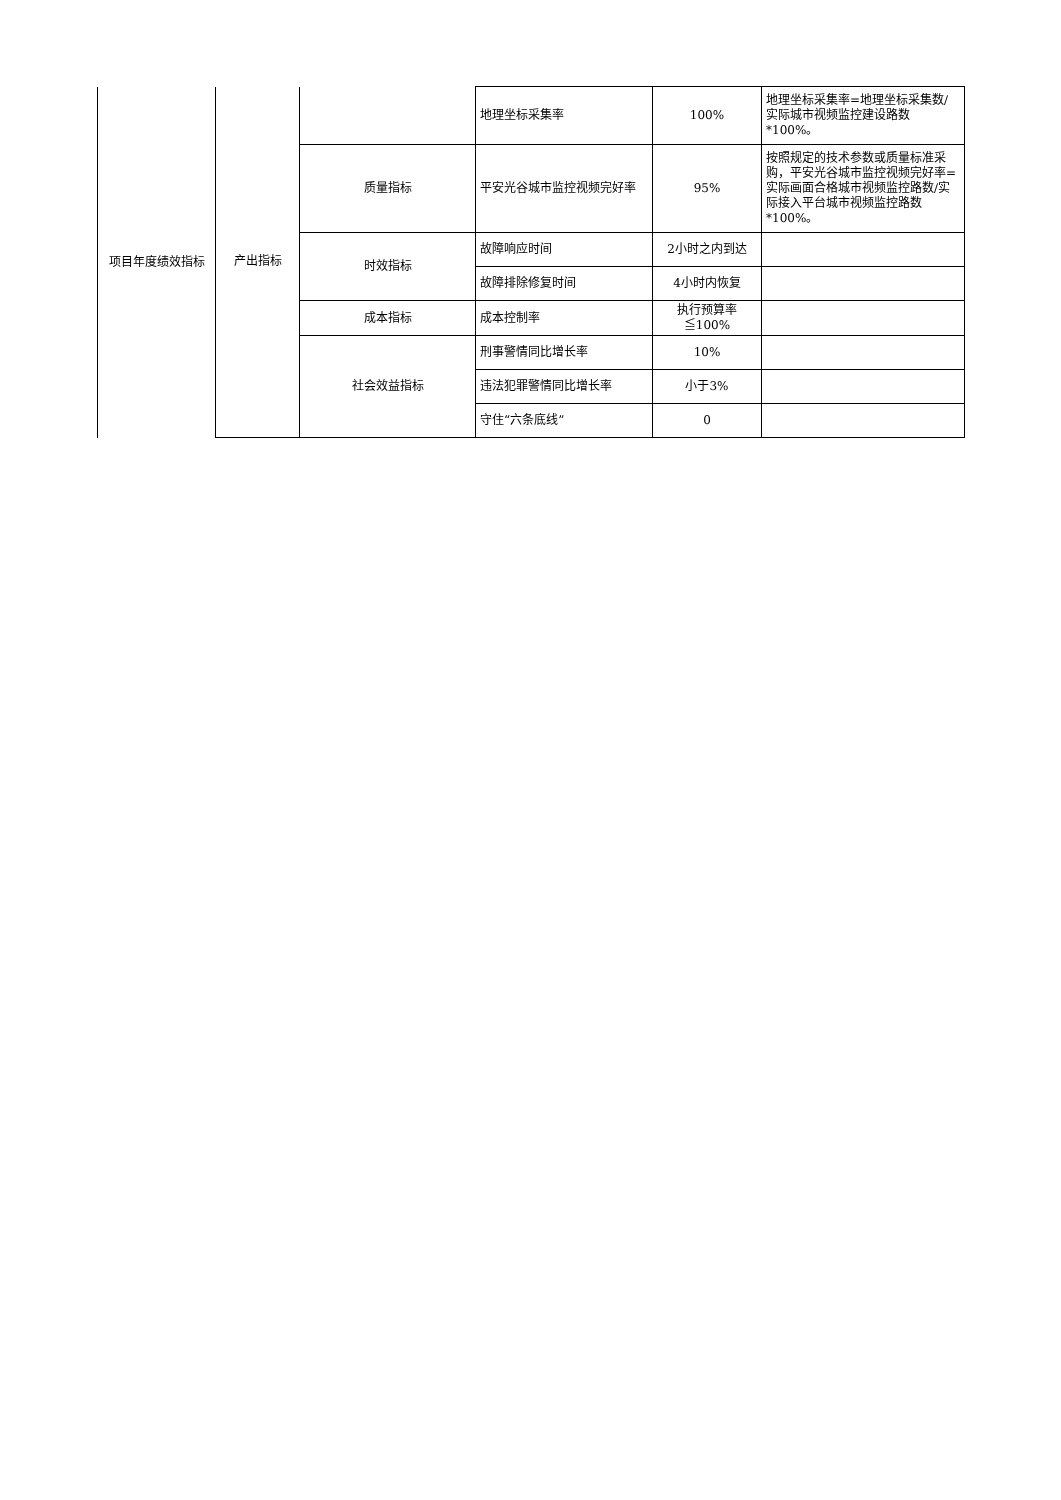| 项目年度绩效指标 | 产出指标 | | 地理坐标采集率 | 100% | 地理坐标采集率=地理坐标采集数/实际城市视频监控建设路数*100%。 |
| | | 质量指标 | 平安光谷城市监控视频完好率 | 95% | 按照规定的技术参数或质量标准采购，平安光谷城市监控视频完好率=实际画面合格城市视频监控路数/实际接入平台城市视频监控路数*100%。 |
| | | 时效指标 | 故障响应时间 | 2小时之内到达 | |
| | | | 故障排除修复时间 | 4小时内恢复 | |
| | | 成本指标 | 成本控制率 | 执行预算率≦100% | |
| | | 社会效益指标 | 刑事警情同比增长率 | 10% | |
| | | | 违法犯罪警情同比增长率 | 小于3% | |
| | | | 守住“六条底线” | 0 | |